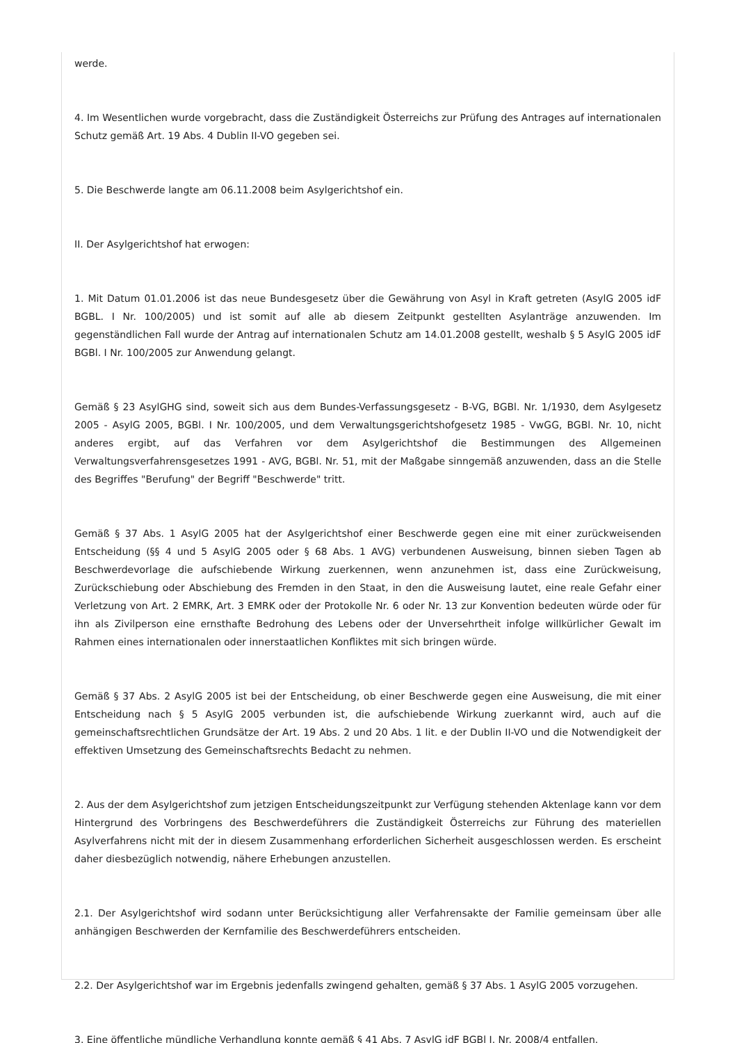werde.
4. Im Wesentlichen wurde vorgebracht, dass die Zuständigkeit Österreichs zur Prüfung des Antrages auf internationalen Schutz gemäß Art. 19 Abs. 4 Dublin II-VO gegeben sei.
5. Die Beschwerde langte am 06.11.2008 beim Asylgerichtshof ein.
II. Der Asylgerichtshof hat erwogen:
1. Mit Datum 01.01.2006 ist das neue Bundesgesetz über die Gewährung von Asyl in Kraft getreten (AsylG 2005 idF BGBL. I Nr. 100/2005) und ist somit auf alle ab diesem Zeitpunkt gestellten Asylanträge anzuwenden. Im gegenständlichen Fall wurde der Antrag auf internationalen Schutz am 14.01.2008 gestellt, weshalb § 5 AsylG 2005 idF BGBl. I Nr. 100/2005 zur Anwendung gelangt.
Gemäß § 23 AsylGHG sind, soweit sich aus dem Bundes-Verfassungsgesetz - B-VG, BGBl. Nr. 1/1930, dem Asylgesetz 2005 - AsylG 2005, BGBl. I Nr. 100/2005, und dem Verwaltungsgerichtshofgesetz 1985 - VwGG, BGBl. Nr. 10, nicht anderes ergibt, auf das Verfahren vor dem Asylgerichtshof die Bestimmungen des Allgemeinen Verwaltungsverfahrensgesetzes 1991 - AVG, BGBl. Nr. 51, mit der Maßgabe sinngemäß anzuwenden, dass an die Stelle des Begriffes "Berufung" der Begriff "Beschwerde" tritt.
Gemäß § 37 Abs. 1 AsylG 2005 hat der Asylgerichtshof einer Beschwerde gegen eine mit einer zurückweisenden Entscheidung (§§ 4 und 5 AsylG 2005 oder § 68 Abs. 1 AVG) verbundenen Ausweisung, binnen sieben Tagen ab Beschwerdevorlage die aufschiebende Wirkung zuerkennen, wenn anzunehmen ist, dass eine Zurückweisung, Zurückschiebung oder Abschiebung des Fremden in den Staat, in den die Ausweisung lautet, eine reale Gefahr einer Verletzung von Art. 2 EMRK, Art. 3 EMRK oder der Protokolle Nr. 6 oder Nr. 13 zur Konvention bedeuten würde oder für ihn als Zivilperson eine ernsthafte Bedrohung des Lebens oder der Unversehrtheit infolge willkürlicher Gewalt im Rahmen eines internationalen oder innerstaatlichen Konfliktes mit sich bringen würde.
Gemäß § 37 Abs. 2 AsylG 2005 ist bei der Entscheidung, ob einer Beschwerde gegen eine Ausweisung, die mit einer Entscheidung nach § 5 AsylG 2005 verbunden ist, die aufschiebende Wirkung zuerkannt wird, auch auf die gemeinschaftsrechtlichen Grundsätze der Art. 19 Abs. 2 und 20 Abs. 1 lit. e der Dublin II-VO und die Notwendigkeit der effektiven Umsetzung des Gemeinschaftsrechts Bedacht zu nehmen.
2. Aus der dem Asylgerichtshof zum jetzigen Entscheidungszeitpunkt zur Verfügung stehenden Aktenlage kann vor dem Hintergrund des Vorbringens des Beschwerdeführers die Zuständigkeit Österreichs zur Führung des materiellen Asylverfahrens nicht mit der in diesem Zusammenhang erforderlichen Sicherheit ausgeschlossen werden. Es erscheint daher diesbezüglich notwendig, nähere Erhebungen anzustellen.
2.1. Der Asylgerichtshof wird sodann unter Berücksichtigung aller Verfahrensakte der Familie gemeinsam über alle anhängigen Beschwerden der Kernfamilie des Beschwerdeführers entscheiden.
2.2. Der Asylgerichtshof war im Ergebnis jedenfalls zwingend gehalten, gemäß § 37 Abs. 1 AsylG 2005 vorzugehen.
3. Eine öffentliche mündliche Verhandlung konnte gemäß § 41 Abs. 7 AsylG idF BGBl I. Nr. 2008/4 entfallen.